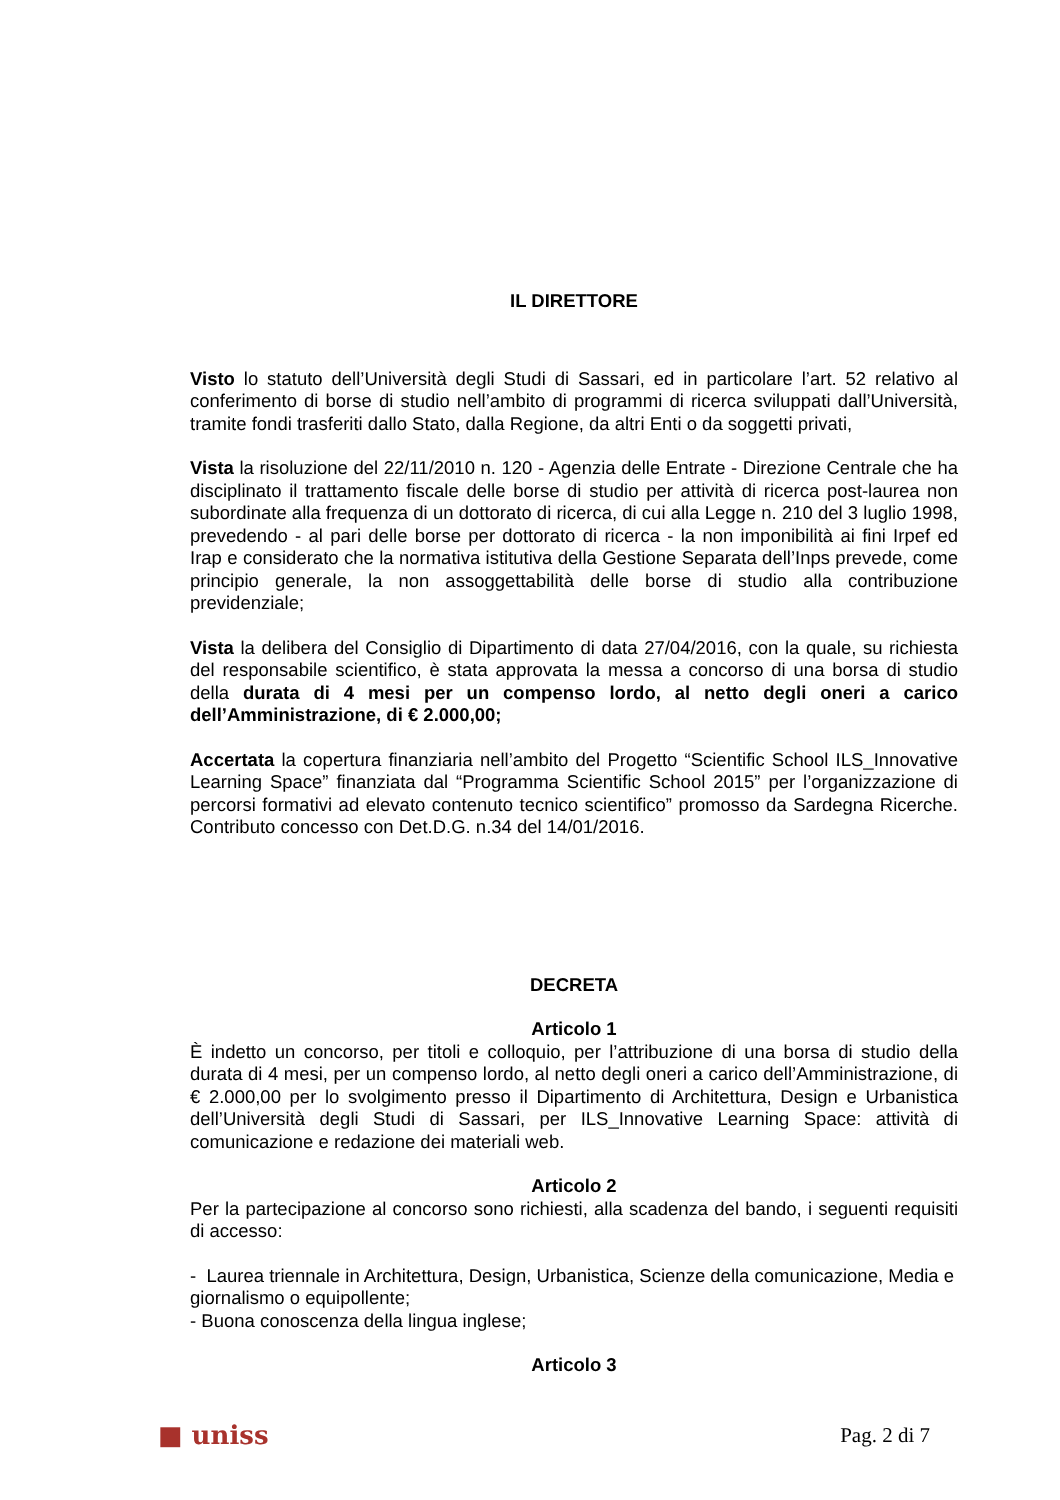IL DIRETTORE
Visto lo statuto dell’Università degli Studi di Sassari, ed in particolare l’art. 52 relativo al conferimento di borse di studio nell’ambito di programmi di ricerca sviluppati dall’Università, tramite fondi trasferiti dallo Stato, dalla Regione, da altri Enti o da soggetti privati,
Vista la risoluzione del 22/11/2010 n. 120 - Agenzia delle Entrate - Direzione Centrale che ha disciplinato il trattamento fiscale delle borse di studio per attività di ricerca post-laurea non subordinate alla frequenza di un dottorato di ricerca, di cui alla Legge n. 210 del 3 luglio 1998, prevedendo - al pari delle borse per dottorato di ricerca - la non imponibilità ai fini Irpef ed Irap e considerato che la normativa istitutiva della Gestione Separata dell’Inps prevede, come principio generale, la non assoggettabilità delle borse di studio alla contribuzione previdenziale;
Vista la delibera del Consiglio di Dipartimento di data 27/04/2016, con la quale, su richiesta del responsabile scientifico, è stata approvata la messa a concorso di una borsa di studio della durata di 4 mesi per un compenso lordo, al netto degli oneri a carico dell’Amministrazione, di € 2.000,00;
Accertata la copertura finanziaria nell’ambito del Progetto “Scientific School ILS_Innovative Learning Space” finanziata dal “Programma Scientific School 2015” per l’organizzazione di percorsi formativi ad elevato contenuto tecnico scientifico” promosso da Sardegna Ricerche. Contributo concesso con Det.D.G. n.34 del 14/01/2016.
DECRETA
Articolo 1
È indetto un concorso, per titoli e colloquio, per l’attribuzione di una borsa di studio della durata di 4 mesi, per un compenso lordo, al netto degli oneri a carico dell’Amministrazione, di € 2.000,00 per lo svolgimento presso il Dipartimento di Architettura, Design e Urbanistica dell’Università degli Studi di Sassari, per ILS_Innovative Learning Space: attività di comunicazione e redazione dei materiali web.
Articolo 2
Per la partecipazione al concorso sono richiesti, alla scadenza del bando, i seguenti requisiti di accesso:
- Laurea triennale in Architettura, Design, Urbanistica, Scienze della comunicazione, Media e giornalismo o equipollente;
- Buona conoscenza della lingua inglese;
Articolo 3
■ uniss Pag. 2 di 7